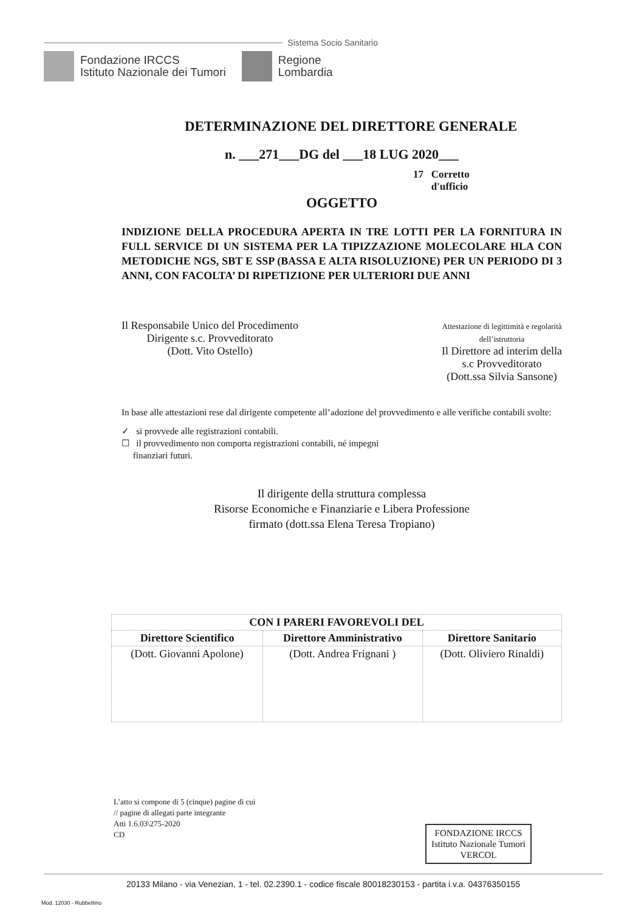Sistema Socio Sanitario
Fondazione IRCCS
Istituto Nazionale dei Tumori
Regione
Lombardia
DETERMINAZIONE DEL DIRETTORE GENERALE
n. ___271___DG del ___18 LUG 2020___
17 Corretto
d'ufficio
OGGETTO
INDIZIONE DELLA PROCEDURA APERTA IN TRE LOTTI PER LA FORNITURA IN FULL SERVICE DI UN SISTEMA PER LA TIPIZZAZIONE MOLECOLARE HLA CON METODICHE NGS, SBT E SSP (BASSA E ALTA RISOLUZIONE) PER UN PERIODO DI 3 ANNI, CON FACOLTA’ DI RIPETIZIONE PER ULTERIORI DUE ANNI
Il Responsabile Unico del Procedimento
Dirigente s.c. Provveditorato
(Dott. Vito Ostello)
Attestazione di legittimità e regolarità
dell’istruttoria
Il Direttore ad interim della
s.c Provveditorato
(Dott.ssa Silvia Sansone)
In base alle attestazioni rese dal dirigente competente all’adozione del provvedimento e alle verifiche contabili svolte:
✓ si provvede alle registrazioni contabili.
☐ il provvedimento non comporta registrazioni contabili, né impegni
finanziari futuri.
Il dirigente della struttura complessa
Risorse Economiche e Finanziarie e Libera Professione
firmato (dott.ssa Elena Teresa Tropiano)
| CON I PARERI FAVOREVOLI DEL | | |
| --- | --- | --- |
| Direttore Scientifico | Direttore Amministrativo | Direttore Sanitario |
| (Dott. Giovanni Apolone) | (Dott. Andrea Frignani ) | (Dott. Oliviero Rinaldi) |
L’atto si compone di 5 (cinque) pagine di cui
// pagine di allegati parte integrante
Atti 1.6.03\275-2020
CD
FONDAZIONE IRCCS
Istituto Nazionale Tumori
VERCOL
20133 Milano - via Venezian, 1 - tel. 02.2390.1 - codice fiscale 80018230153 - partita i.v.a. 04376350155
Mod. 12030 - Rubbettino